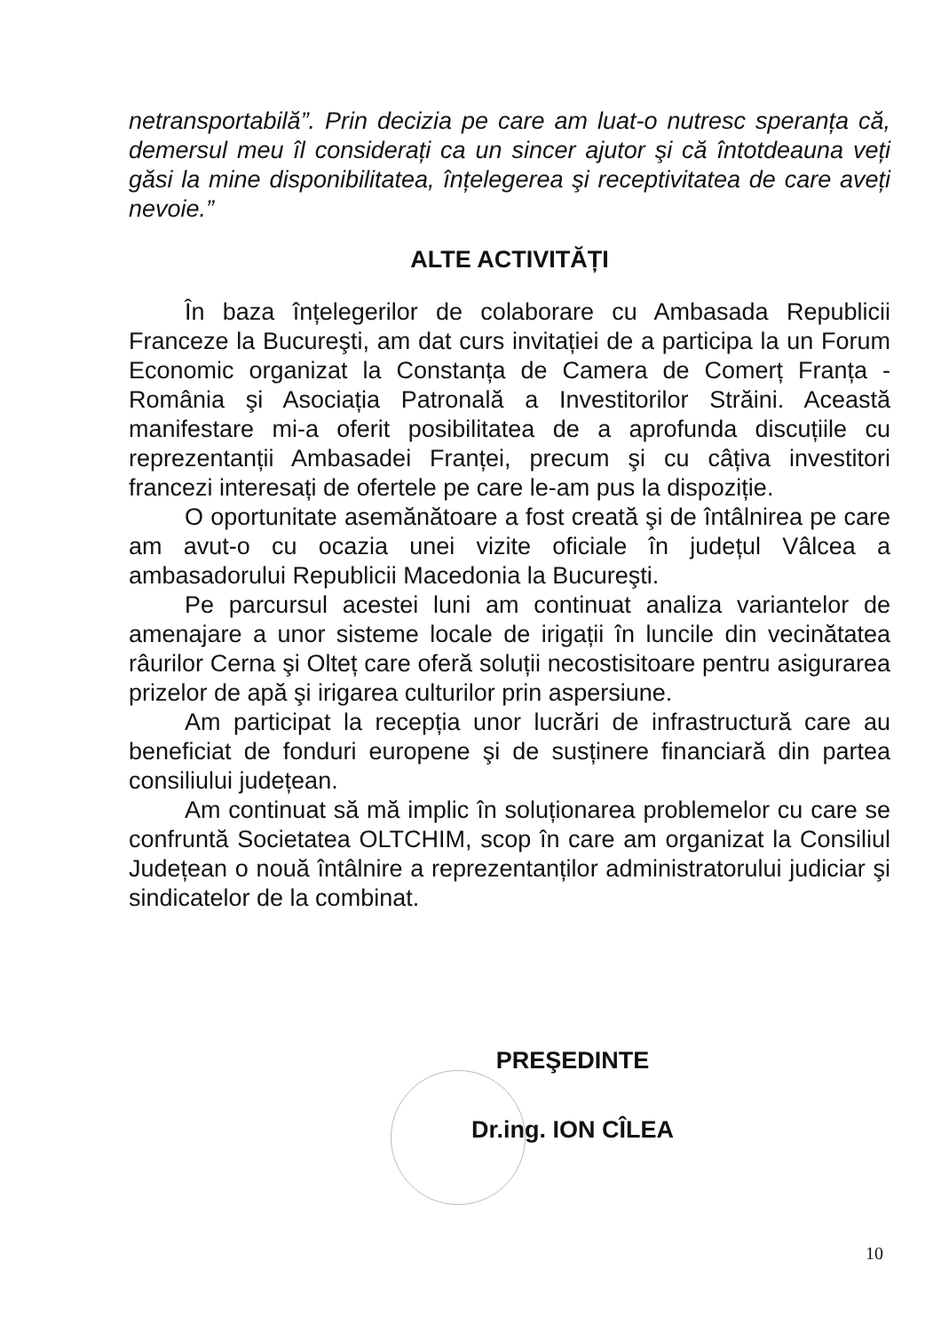netransportabilă”. Prin decizia pe care am luat-o nutresc speranța că, demersul meu îl considerați ca un sincer ajutor şi că întotdeauna veți găsi la mine disponibilitatea, înțelegerea şi receptivitatea de care aveți nevoie.”
ALTE ACTIVITĂȚI
În baza înțelegerilor de colaborare cu Ambasada Republicii Franceze la Bucureşti, am dat curs invitației de a participa la un Forum Economic organizat la Constanța de Camera de Comerț Franța - România şi Asociația Patronală a Investitorilor Străini. Această manifestare mi-a oferit posibilitatea de a aprofunda discuțiile cu reprezentanții Ambasadei Franței, precum şi cu câțiva investitori francezi interesați de ofertele pe care le-am pus la dispoziție.
O oportunitate asemănătoare a fost creată şi de întâlnirea pe care am avut-o cu ocazia unei vizite oficiale în județul Vâlcea a ambasadorului Republicii Macedonia la Bucureşti.
Pe parcursul acestei luni am continuat analiza variantelor de amenajare a unor sisteme locale de irigații în luncile din vecinătatea râurilor Cerna şi Olteț care oferă soluții necostisitoare pentru asigurarea prizelor de apă şi irigarea culturilor prin aspersiune.
Am participat la recepția unor lucrări de infrastructură care au beneficiat de fonduri europene şi de susținere financiară din partea consiliului județean.
Am continuat să mă implic în soluționarea problemelor cu care se confruntă Societatea OLTCHIM, scop în care am organizat la Consiliul Județean o nouă întâlnire a reprezentanților administratorului judiciar şi sindicatelor de la combinat.
PREŞEDINTE
Dr.ing. ION CÎLEA
10